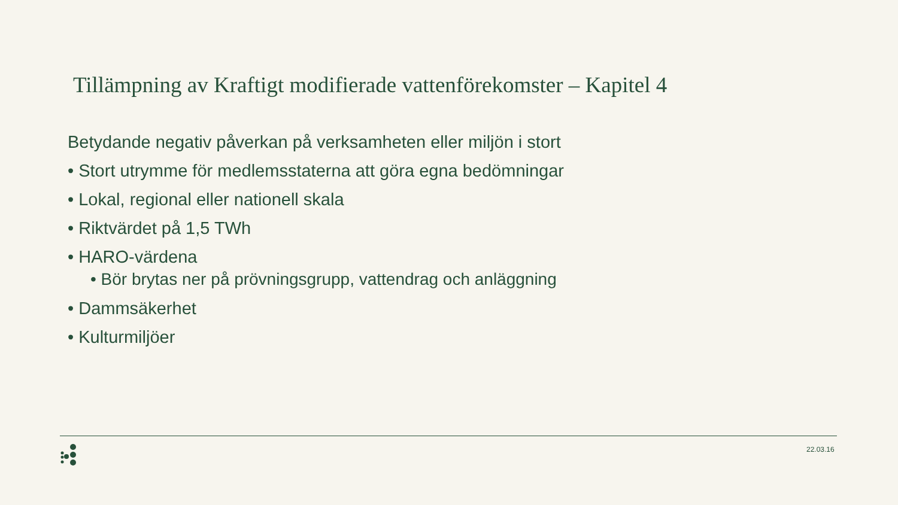Tillämpning av Kraftigt modifierade vattenförekomster – Kapitel 4
Betydande negativ påverkan på verksamheten eller miljön i stort
• Stort utrymme för medlemsstaterna att göra egna bedömningar
• Lokal, regional eller nationell skala
• Riktvärdet på 1,5 TWh
• HARO-värdena
• Bör brytas ner på prövningsgrupp, vattendrag och anläggning
• Dammsäkerhet
• Kulturmiljöer
22.03.16